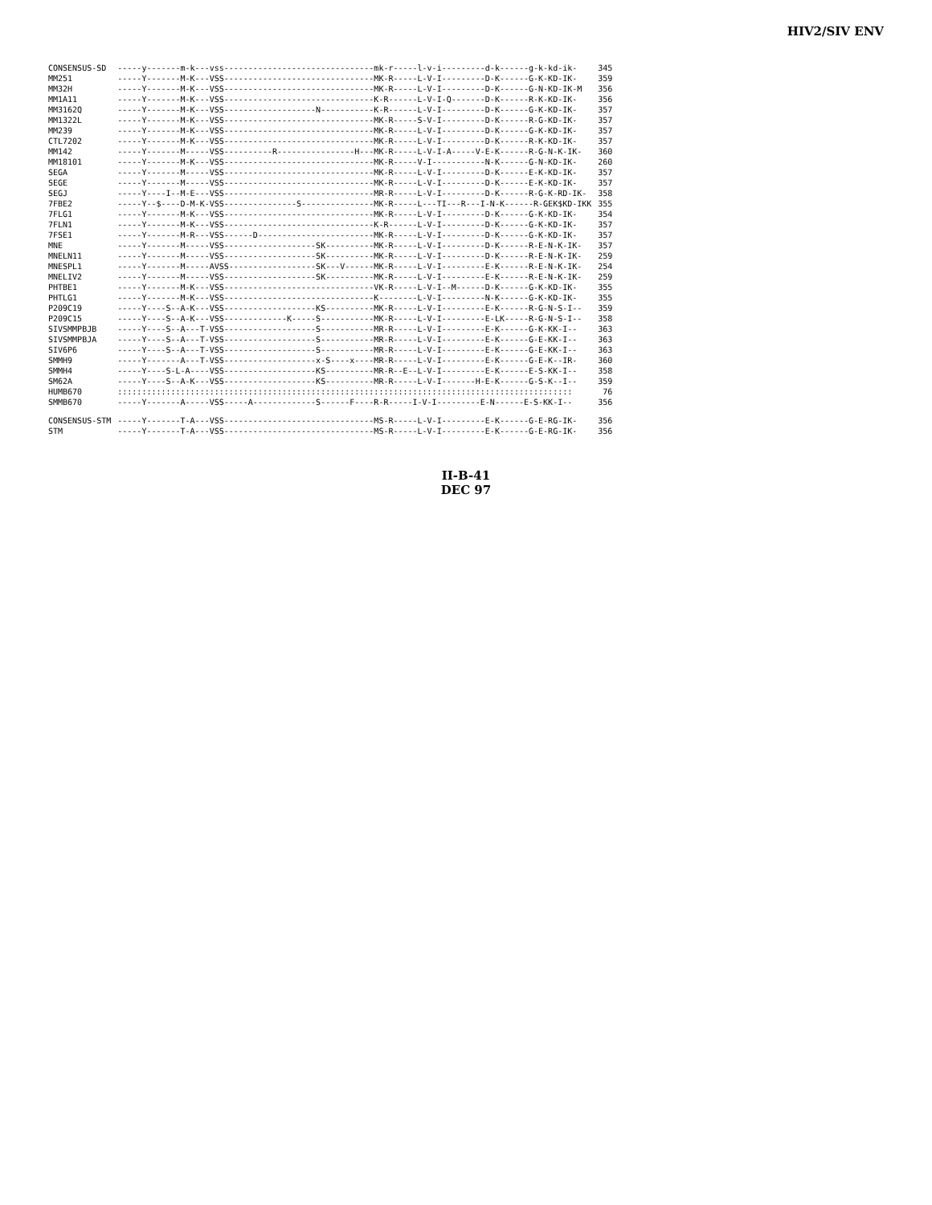HIV2/SIV ENV
| CONSENSUS-SD | -----y-------m-k---vss-------------------------------mk-r-----l-v-i---------d-k------g-k-kd-ik- | 345 |
| MM251 | -----Y-------M-K---VSS-------------------------------MK-R-----L-V-I---------D-K------G-K-KD-IK- | 359 |
| MM32H | -----Y-------M-K---VSS-------------------------------MK-R-----L-V-I---------D-K------G-N-KD-IK-M | 356 |
| MM1A11 | -----Y-------M-K---VSS-------------------------------K-R------L-V-I-Q-------D-K------R-K-KD-IK- | 356 |
| MM3162Q | -----Y-------M-K---VSS-------------------N-----------K-R------L-V-I---------D-K------G-K-KD-IK- | 357 |
| MM1322L | -----Y-------M-K---VSS-------------------------------MK-R-----S-V-I---------D-K------R-G-KD-IK- | 357 |
| MM239 | -----Y-------M-K---VSS-------------------------------MK-R-----L-V-I---------D-K------G-K-KD-IK- | 357 |
| CTL7202 | -----Y-------M-K---VSS-------------------------------MK-R-----L-V-I---------D-K------R-K-KD-IK- | 357 |
| MM142 | -----Y-------M-----VSS----------R----------------H---MK-R-----L-V-I-A-----V-E-K------R-G-N-K-IK- | 360 |
| MM18101 | -----Y-------M-K---VSS-------------------------------MK-R-----V-I-----------N-K------G-N-KD-IK- | 260 |
| SEGA | -----Y-------M-----VSS-------------------------------MK-R-----L-V-I---------D-K------E-K-KD-IK- | 357 |
| SEGE | -----Y-------M-----VSS-------------------------------MK-R-----L-V-I---------D-K------E-K-KD-IK- | 357 |
| SEGJ | -----Y----I--M-E---VSS-------------------------------MR-R-----L-V-I---------D-K------R-G-K-RD-IK- | 358 |
| 7FBE2 | -----Y--$----D-M-K-VSS---------------S---------------MK-R-----L---TI---R---I-N-K------R-GEK$KD-IKK | 355 |
| 7FLG1 | -----Y-------M-K---VSS-------------------------------MK-R-----L-V-I---------D-K------G-K-KD-IK- | 354 |
| 7FLN1 | -----Y-------M-K---VSS-------------------------------K-R------L-V-I---------D-K------G-K-KD-IK- | 357 |
| 7FSE1 | -----Y-------M-R---VSS------D------------------------MK-R-----L-V-I---------D-K------G-K-KD-IK- | 357 |
| MNE | -----Y-------M-----VSS-------------------SK----------MK-R-----L-V-I---------D-K------R-E-N-K-IK- | 357 |
| MNELN11 | -----Y-------M-----VSS-------------------SK----------MK-R-----L-V-I---------D-K------R-E-N-K-IK- | 259 |
| MNESPL1 | -----Y-------M-----AVSS------------------SK---V------MK-R-----L-V-I---------E-K------R-E-N-K-IK- | 254 |
| MNELIV2 | -----Y-------M-----VSS-------------------SK----------MK-R-----L-V-I---------E-K------R-E-N-K-IK- | 259 |
| PHTBE1 | -----Y-------M-K---VSS-------------------------------VK-R-----L-V-I--M------D-K------G-K-KD-IK- | 355 |
| PHTLG1 | -----Y-------M-K---VSS-------------------------------K--------L-V-I---------N-K------G-K-KD-IK- | 355 |
| P209C19 | -----Y----S--A-K---VSS-------------------KS----------MK-R-----L-V-I---------E-K------R-G-N-S-I-- | 359 |
| P209C15 | -----Y----S--A-K---VSS-------------K-----S-----------MK-R-----L-V-I---------E-LK-----R-G-N-S-I-- | 358 |
| SIVSMMPBJB | -----Y----S--A---T-VSS-------------------S-----------MR-R-----L-V-I---------E-K------G-K-KK-I-- | 363 |
| SIVSMMPBJA | -----Y----S--A---T-VSS-------------------S-----------MR-R-----L-V-I---------E-K------G-E-KK-I-- | 363 |
| SIV6P6 | -----Y----S--A---T-VSS-------------------S-----------MR-R-----L-V-I---------E-K------G-E-KK-I-- | 363 |
| SMMH9 | -----Y-------A---T-VSS-------------------x-S----x----MR-R-----L-V-I---------E-K------G-E-K--IR- | 360 |
| SMMH4 | -----Y----S-L-A----VSS-------------------KS----------MR-R--E--L-V-I---------E-K------E-S-KK-I-- | 358 |
| SM62A | -----Y----S--A-K---VSS-------------------KS----------MR-R-----L-V-I-------H-E-K------G-S-K--I-- | 359 |
| HUMB670 | :::::::::::::::::::::::::::::::::::::::::::::::::::::::::::::::::::::::::::::::::::::::::::::: | 76 |
| SMMB670 | -----Y-------A-----VSS-----A-------------S------F----R-R-----I-V-I---------E-N------E-S-KK-I-- | 356 |
| CONSENSUS-STM | -----Y-------T-A---VSS-------------------------------MS-R-----L-V-I---------E-K------G-E-RG-IK- | 356 |
| STM | -----Y-------T-A---VSS-------------------------------MS-R-----L-V-I---------E-K------G-E-RG-IK- | 356 |
II-B-41
DEC 97